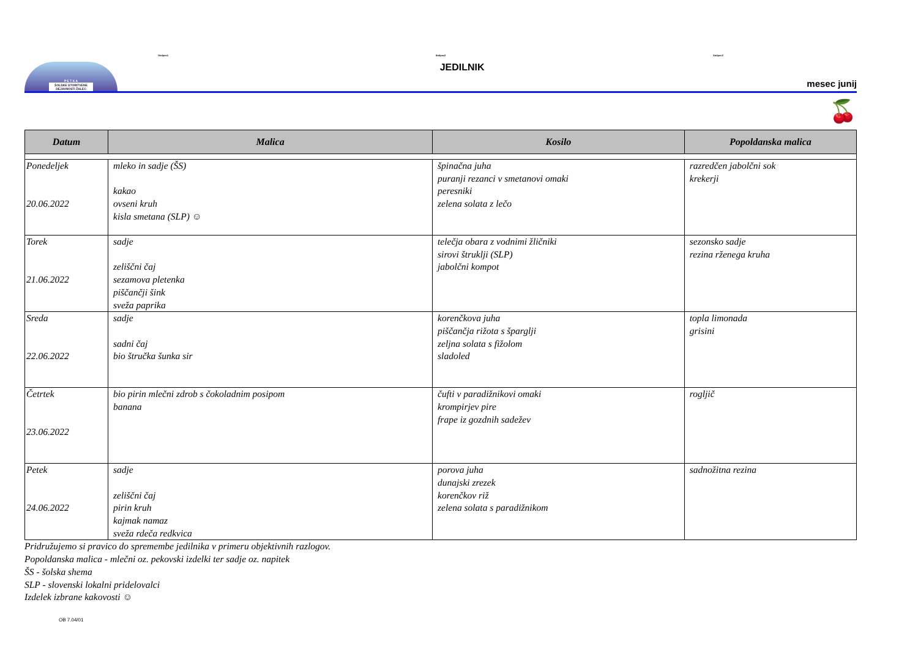Stolpec1 Stolpec2 Stolpec3
P E T K A
ŠOLSKE STORITVENE DEJAVNOSTI ŽALEC
JEDILNIK
mesec junij
🍒
| Datum | Malica | Kosilo | Popoldanska malica |
| --- | --- | --- | --- |
| Ponedeljek 20.06.2022 | mleko in sadje (ŠS) kakao ovseni kruh kisla smetana (SLP) ☺ | špinačna juha puranji rezanci v smetanovi omaki peresniki zelena solata z lečo | razredčen jabolčni sok krekerji |
| Torek 21.06.2022 | sadje zeliščni čaj sezamova pletenka piščančji šink sveža paprika | telečja obara z vodnimi žličniki sirovi štruklji (SLP) jabolčni kompot | sezonsko sadje rezina rženega kruha |
| Sreda 22.06.2022 | sadje sadni čaj bio štručka šunka sir | korenčkova juha piščančja rižota s šparglji zeljna solata s fižolom sladoled | topla limonada grisini |
| Četrtek 23.06.2022 | bio pirin mlečni zdrob s čokoladnim posipom banana | čufti v paradižnikovi omaki krompirjev pire frape iz gozdnih sadežev | rogljič |
| Petek 24.06.2022 | sadje zeliščni čaj pirin kruh kajmak namaz sveža rdeča redkvica | porova juha dunajski zrezek korenčkov riž zelena solata s paradižnikom | sadnožitna rezina |
Pridružujemo si pravico do spremembe jedilnika v primeru objektivnih razlogov.
Popoldanska malica - mlečni oz. pekovski izdelki ter sadje oz. napitek
ŠS - šolska shema
SLP - slovenski lokalni pridelovalci
Izdelek izbrane kakovosti ☺
OB 7.04/01